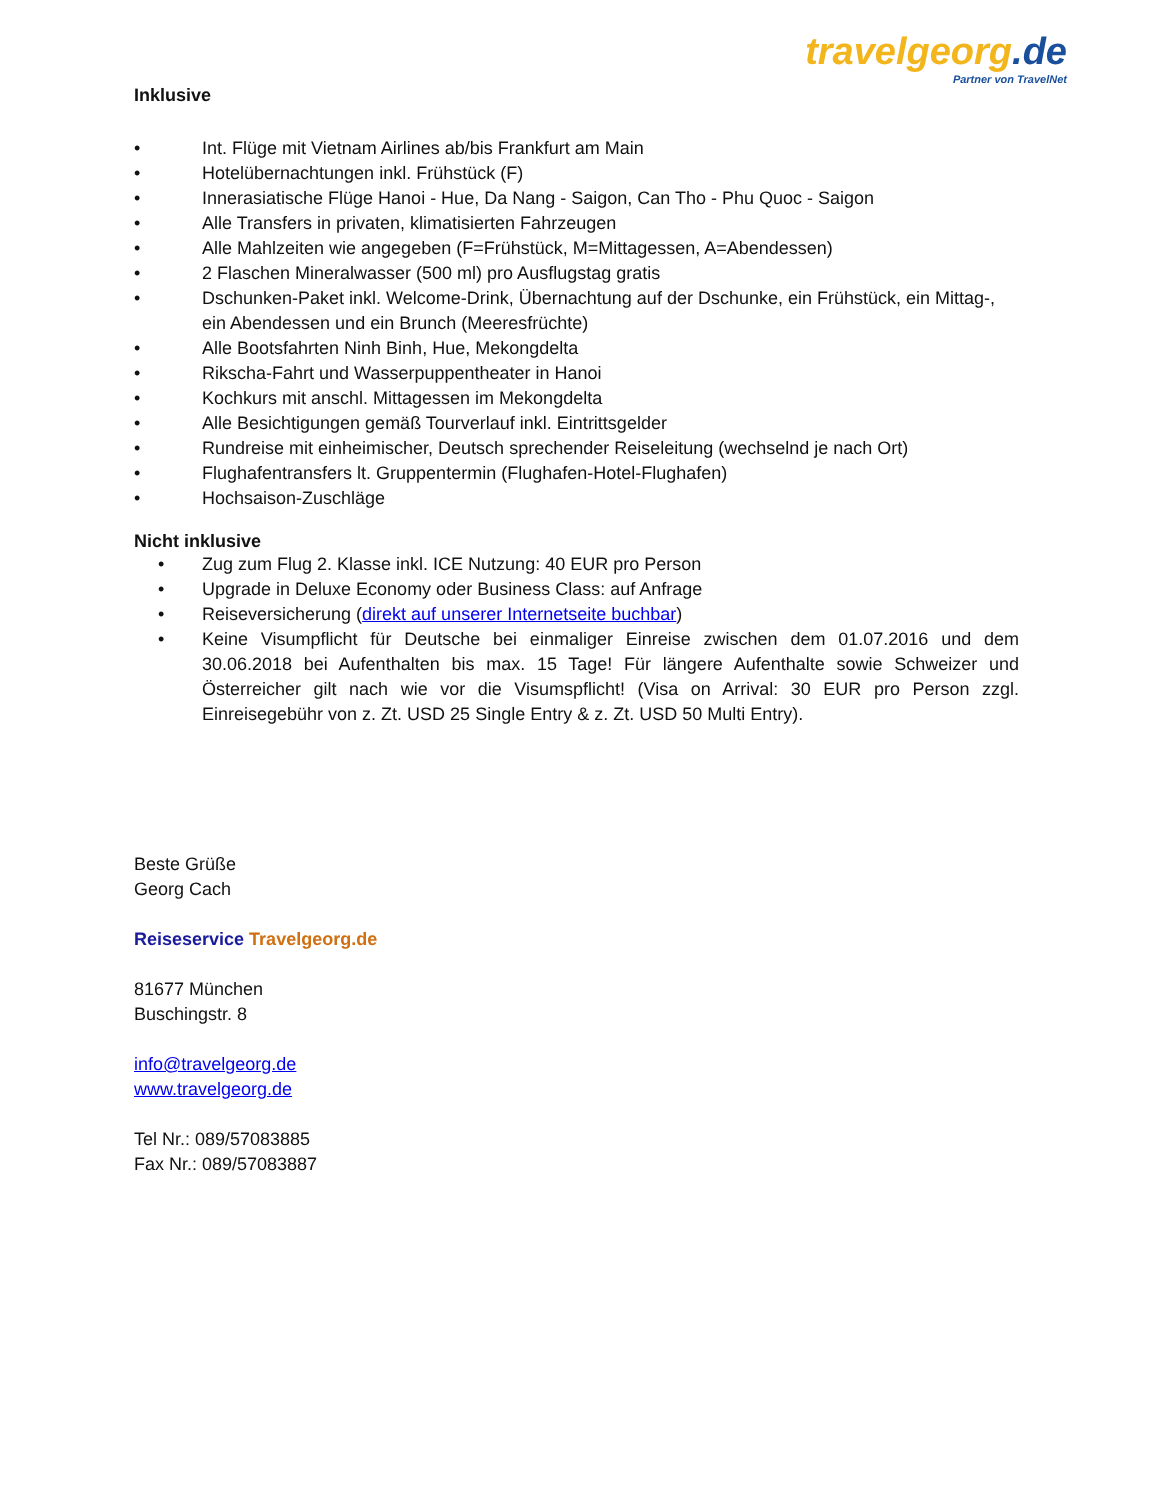travelgeorg.de
Partner von TravelNet
Inklusive
• Int. Flüge mit Vietnam Airlines ab/bis Frankfurt am Main
• Hotelübernachtungen inkl. Frühstück (F)
• Innerasiatische Flüge Hanoi - Hue, Da Nang - Saigon, Can Tho - Phu Quoc - Saigon
• Alle Transfers in privaten, klimatisierten Fahrzeugen
• Alle Mahlzeiten wie angegeben (F=Frühstück, M=Mittagessen, A=Abendessen)
• 2 Flaschen Mineralwasser (500 ml) pro Ausflugstag gratis
• Dschunken-Paket inkl. Welcome-Drink, Übernachtung auf der Dschunke, ein Frühstück, ein Mittag-, ein Abendessen und ein Brunch (Meeresfrüchte)
• Alle Bootsfahrten Ninh Binh, Hue, Mekongdelta
• Rikscha-Fahrt und Wasserpuppentheater in Hanoi
• Kochkurs mit anschl. Mittagessen im Mekongdelta
• Alle Besichtigungen gemäß Tourverlauf inkl. Eintrittsgelder
• Rundreise mit einheimischer, Deutsch sprechender Reiseleitung (wechselnd je nach Ort)
• Flughafentransfers lt. Gruppentermin (Flughafen-Hotel-Flughafen)
• Hochsaison-Zuschläge
Nicht inklusive
• Zug zum Flug 2. Klasse inkl. ICE Nutzung: 40 EUR pro Person
• Upgrade in Deluxe Economy oder Business Class: auf Anfrage
• Reiseversicherung (direkt auf unserer Internetseite buchbar)
• Keine Visumpflicht für Deutsche bei einmaliger Einreise zwischen dem 01.07.2016 und dem 30.06.2018 bei Aufenthalten bis max. 15 Tage! Für längere Aufenthalte sowie Schweizer und Österreicher gilt nach wie vor die Visumspflicht! (Visa on Arrival: 30 EUR pro Person zzgl. Einreisegebühr von z. Zt. USD 25 Single Entry & z. Zt. USD 50 Multi Entry).
Beste Grüße
Georg Cach
Reiseservice Travelgeorg.de
81677 München
Buschingstr. 8
info@travelgeorg.de
www.travelgeorg.de
Tel Nr.: 089/57083885
Fax Nr.: 089/57083887